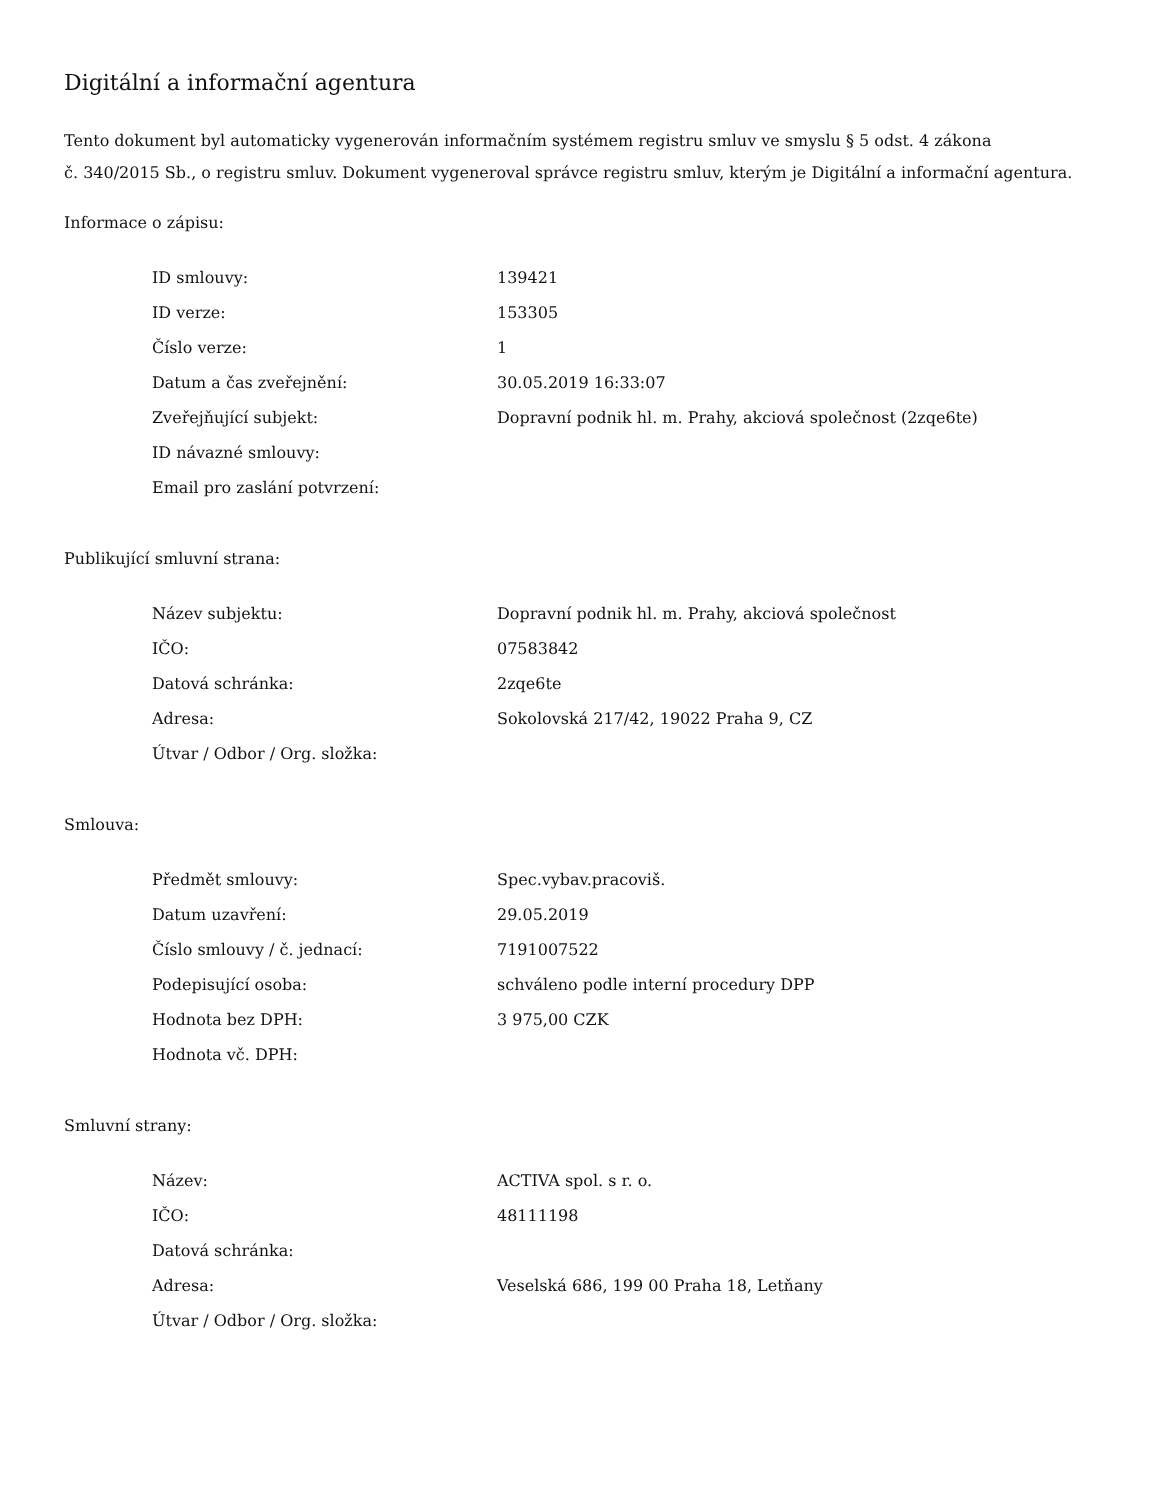Digitální a informační agentura
Tento dokument byl automaticky vygenerován informačním systémem registru smluv ve smyslu § 5 odst. 4 zákona
č. 340/2015 Sb., o registru smluv. Dokument vygeneroval správce registru smluv, kterým je Digitální a informační agentura.
Informace o zápisu:
| ID smlouvy: | 139421 |
| ID verze: | 153305 |
| Číslo verze: | 1 |
| Datum a čas zveřejnění: | 30.05.2019 16:33:07 |
| Zveřejňující subjekt: | Dopravní podnik hl. m. Prahy, akciová společnost (2zqe6te) |
| ID návazné smlouvy: | |
| Email pro zaslání potvrzení: | |
Publikující smluvní strana:
| Název subjektu: | Dopravní podnik hl. m. Prahy, akciová společnost |
| IČO: | 07583842 |
| Datová schránka: | 2zqe6te |
| Adresa: | Sokolovská 217/42, 19022 Praha 9, CZ |
| Útvar / Odbor / Org. složka: | |
Smlouva:
| Předmět smlouvy: | Spec.vybav.pracoviš. |
| Datum uzavření: | 29.05.2019 |
| Číslo smlouvy / č. jednací: | 7191007522 |
| Podepisující osoba: | schváleno podle interní procedury DPP |
| Hodnota bez DPH: | 3 975,00 CZK |
| Hodnota vč. DPH: | |
Smluvní strany:
| Název: | ACTIVA spol. s r. o. |
| IČO: | 48111198 |
| Datová schránka: | |
| Adresa: | Veselská 686, 199 00 Praha 18, Letňany |
| Útvar / Odbor / Org. složka: | |